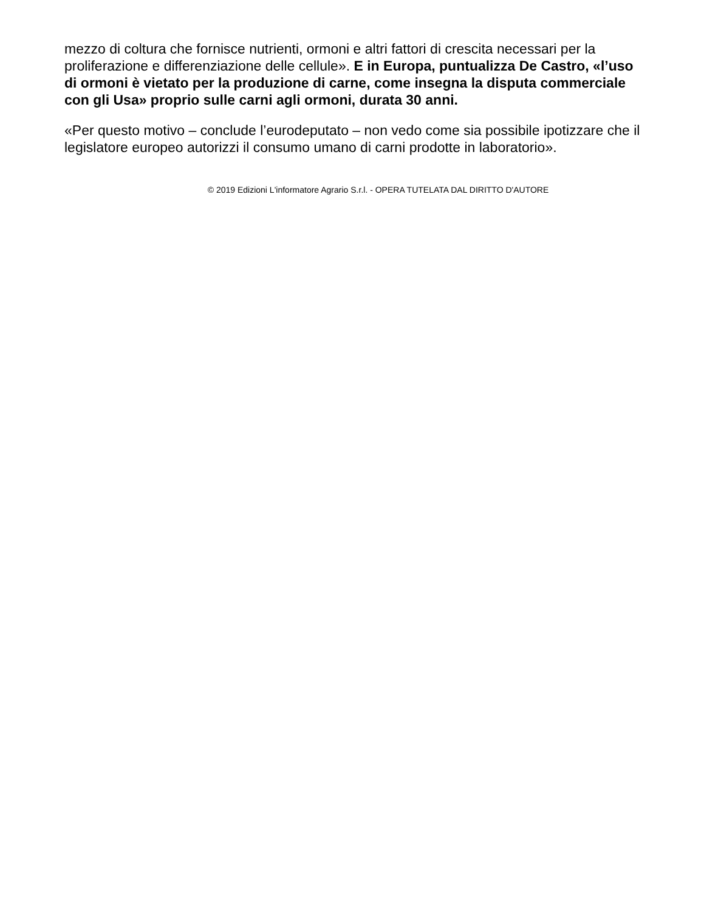mezzo di coltura che fornisce nutrienti, ormoni e altri fattori di crescita necessari per la proliferazione e differenziazione delle cellule». E in Europa, puntualizza De Castro, «l’uso di ormoni è vietato per la produzione di carne, come insegna la disputa commerciale con gli Usa» proprio sulle carni agli ormoni, durata 30 anni.
«Per questo motivo – conclude l’eurodeputato – non vedo come sia possibile ipotizzare che il legislatore europeo autorizzi il consumo umano di carni prodotte in laboratorio».
© 2019 Edizioni L'informatore Agrario S.r.l. - OPERA TUTELATA DAL DIRITTO D'AUTORE